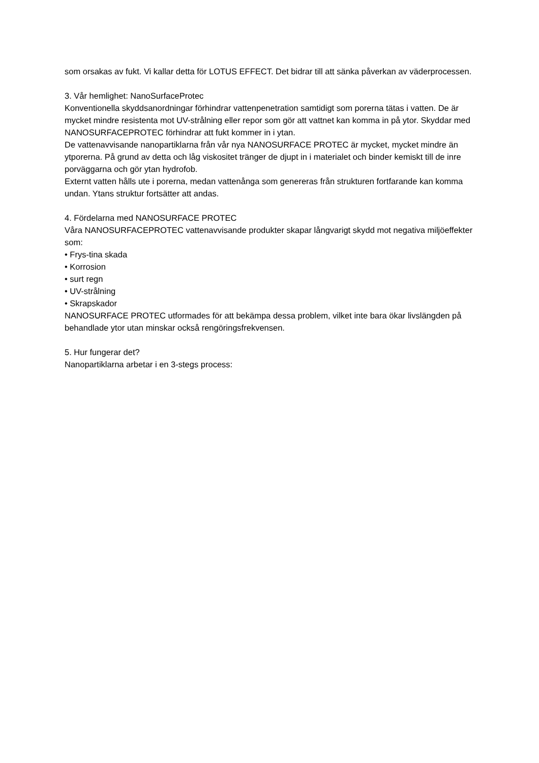som orsakas av fukt. Vi kallar detta för LOTUS EFFECT. Det bidrar till att sänka påverkan av väderprocessen.
3. Vår hemlighet: NanoSurfaceProtec
Konventionella skyddsanordningar förhindrar vattenpenetration samtidigt som porerna tätas i vatten. De är mycket mindre resistenta mot UV-strålning eller repor som gör att vattnet kan komma in på ytor. Skyddar med NANOSURFACEPROTEC förhindrar att fukt kommer in i ytan.
De vattenavvisande nanopartiklarna från vår nya NANOSURFACE PROTEC är mycket, mycket mindre än ytporerna. På grund av detta och låg viskositet tränger de djupt in i materialet och binder kemiskt till de inre porväggarna och gör ytan hydrofob.
Externt vatten hålls ute i porerna, medan vattenånga som genereras från strukturen fortfarande kan komma undan. Ytans struktur fortsätter att andas.
4. Fördelarna med NANOSURFACE PROTEC
Våra NANOSURFACEPROTEC vattenavvisande produkter skapar långvarigt skydd mot negativa miljöeffekter som:
• Frys-tina skada
• Korrosion
• surt regn
• UV-strålning
• Skrapskador
NANOSURFACE PROTEC utformades för att bekämpa dessa problem, vilket inte bara ökar livslängden på behandlade ytor utan minskar också rengöringsfrekvensen.
5. Hur fungerar det?
Nanopartiklarna arbetar i en 3-stegs process: